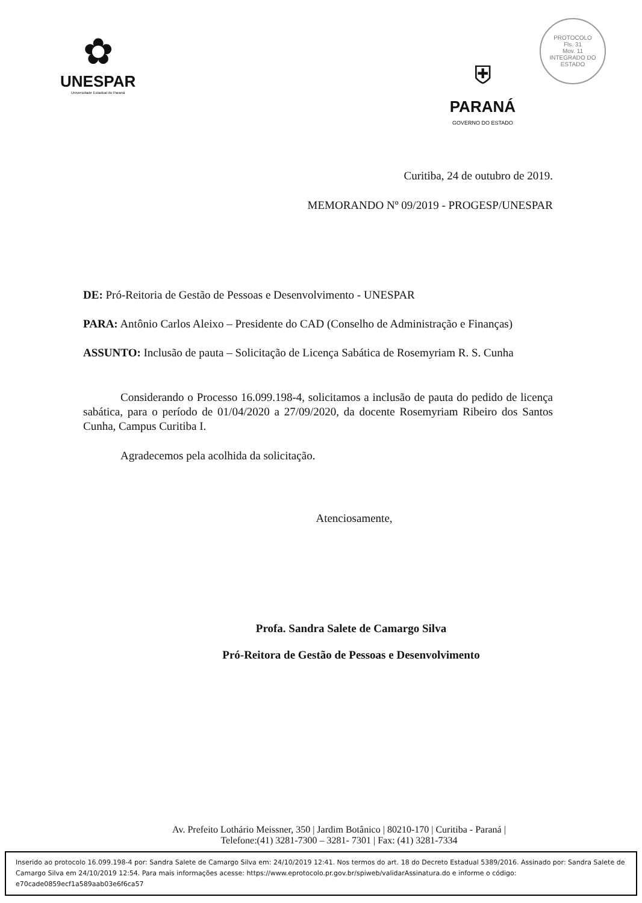✿
UNESPAR
Universidade Estadual do Paraná
⛨
PARANÁ
GOVERNO DO ESTADO
PROTOCOLO
Fls. 31
Mov. 11
INTEGRADO DO ESTADO
Curitiba, 24 de outubro de 2019.
MEMORANDO Nº 09/2019 - PROGESP/UNESPAR
DE: Pró-Reitoria de Gestão de Pessoas e Desenvolvimento - UNESPAR
PARA: Antônio Carlos Aleixo – Presidente do CAD (Conselho de Administração e Finanças)
ASSUNTO: Inclusão de pauta – Solicitação de Licença Sabática de Rosemyriam R. S. Cunha
Considerando o Processo 16.099.198-4, solicitamos a inclusão de pauta do pedido de licença sabática, para o período de 01/04/2020 a 27/09/2020, da docente Rosemyriam Ribeiro dos Santos Cunha, Campus Curitiba I.
Agradecemos pela acolhida da solicitação.
Atenciosamente,
Profa. Sandra Salete de Camargo Silva
Pró-Reitora de Gestão de Pessoas e Desenvolvimento
Av. Prefeito Lothário Meissner, 350 | Jardim Botânico | 80210-170 | Curitiba - Paraná |
Telefone:(41) 3281-7300 – 3281- 7301 | Fax: (41) 3281-7334
Inserido ao protocolo 16.099.198-4 por: Sandra Salete de Camargo Silva em: 24/10/2019 12:41. Nos termos do art. 18 do Decreto Estadual 5389/2016. Assinado por: Sandra Salete de Camargo Silva em 24/10/2019 12:54. Para mais informações acesse: https://www.eprotocolo.pr.gov.br/spiweb/validarAssinatura.do e informe o código: e70cade0859ecf1a589aab03e6f6ca57